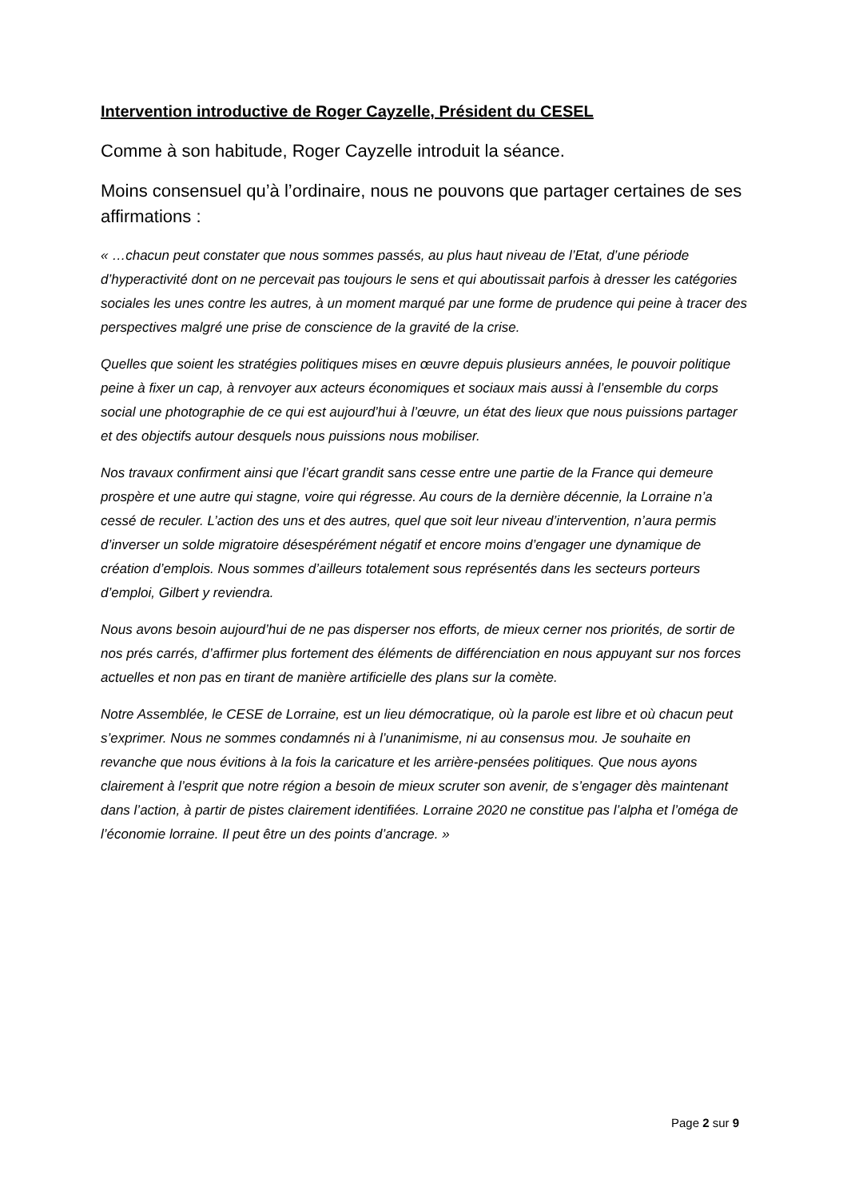Intervention introductive de Roger Cayzelle, Président du CESEL
Comme à son habitude, Roger Cayzelle introduit la séance.
Moins consensuel qu’à l’ordinaire, nous ne pouvons que partager certaines de ses affirmations :
« …chacun peut constater que nous sommes passés, au plus haut niveau de l’Etat, d’une période d’hyperactivité dont on ne percevait pas toujours le sens et qui aboutissait parfois à dresser les catégories sociales les unes contre les autres, à un moment marqué par une forme de prudence qui peine à tracer des perspectives malgré une prise de conscience de la gravité de la crise.
Quelles que soient les stratégies politiques mises en œuvre depuis plusieurs années, le pouvoir politique peine à fixer un cap, à renvoyer aux acteurs économiques et sociaux mais aussi à l’ensemble du corps social une photographie de ce qui est aujourd’hui à l’œuvre, un état des lieux que nous puissions partager et des objectifs autour desquels nous puissions nous mobiliser.
Nos travaux confirment ainsi que l’écart grandit sans cesse entre une partie de la France qui demeure prospère et une autre qui stagne, voire qui régresse. Au cours de la dernière décennie, la Lorraine n’a cessé de reculer. L’action des uns et des autres, quel que soit leur niveau d’intervention, n’aura permis d’inverser un solde migratoire désespérément négatif et encore moins d’engager une dynamique de création d’emplois. Nous sommes d’ailleurs totalement sous représentés dans les secteurs porteurs d’emploi, Gilbert y reviendra.
Nous avons besoin aujourd’hui de ne pas disperser nos efforts, de mieux cerner nos priorités, de sortir de nos prés carrés, d’affirmer plus fortement des éléments de différenciation en nous appuyant sur nos forces actuelles et non pas en tirant de manière artificielle des plans sur la comète.
Notre Assemblée, le CESE de Lorraine, est un lieu démocratique, où la parole est libre et où chacun peut s’exprimer. Nous ne sommes condamnés ni à l’unanimisme, ni au consensus mou. Je souhaite en revanche que nous évitions à la fois la caricature et les arrière-pensées politiques. Que nous ayons clairement à l’esprit que notre région a besoin de mieux scruter son avenir, de s’engager dès maintenant dans l’action, à partir de pistes clairement identifiées. Lorraine 2020 ne constitue pas l’alpha et l’oméga de l’économie lorraine. Il peut être un des points d’ancrage. »
Page 2 sur 9